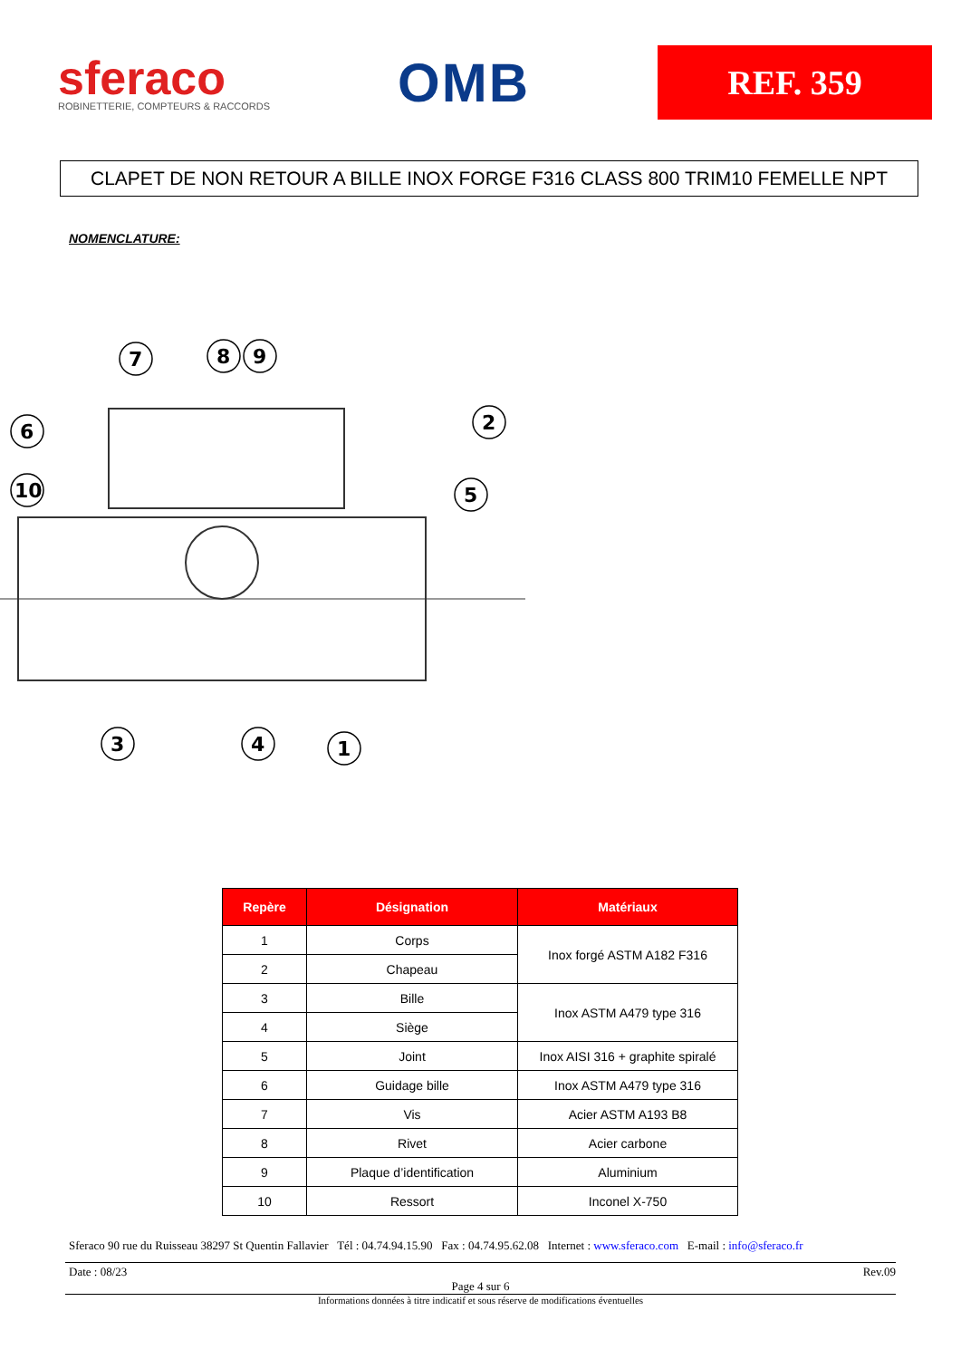sferaco
ROBINETTERIE, COMPTEURS & RACCORDS
OMB
REF. 359
CLAPET DE NON RETOUR A BILLE INOX FORGE F316 CLASS 800 TRIM10 FEMELLE NPT
NOMENCLATURE:
7
8
9
6
10
2
5
3
4
1
| Repère | Désignation | Matériaux |
| --- | --- | --- |
| 1 | Corps | Inox forgé ASTM A182 F316 |
| 2 | Chapeau | |
| 3 | Bille | Inox ASTM A479 type 316 |
| 4 | Siège | |
| 5 | Joint | Inox AISI 316 + graphite spiralé |
| 6 | Guidage bille | Inox ASTM A479 type 316 |
| 7 | Vis | Acier ASTM A193 B8 |
| 8 | Rivet | Acier carbone |
| 9 | Plaque d’identification | Aluminium |
| 10 | Ressort | Inconel X-750 |
Sferaco 90 rue du Ruisseau 38297 St Quentin Fallavier Tél : 04.74.94.15.90 Fax : 04.74.95.62.08 Internet : www.sferaco.com E-mail : info@sferaco.fr
Date : 08/23 Rev.09
Page 4 sur 6
Informations données à titre indicatif et sous réserve de modifications éventuelles